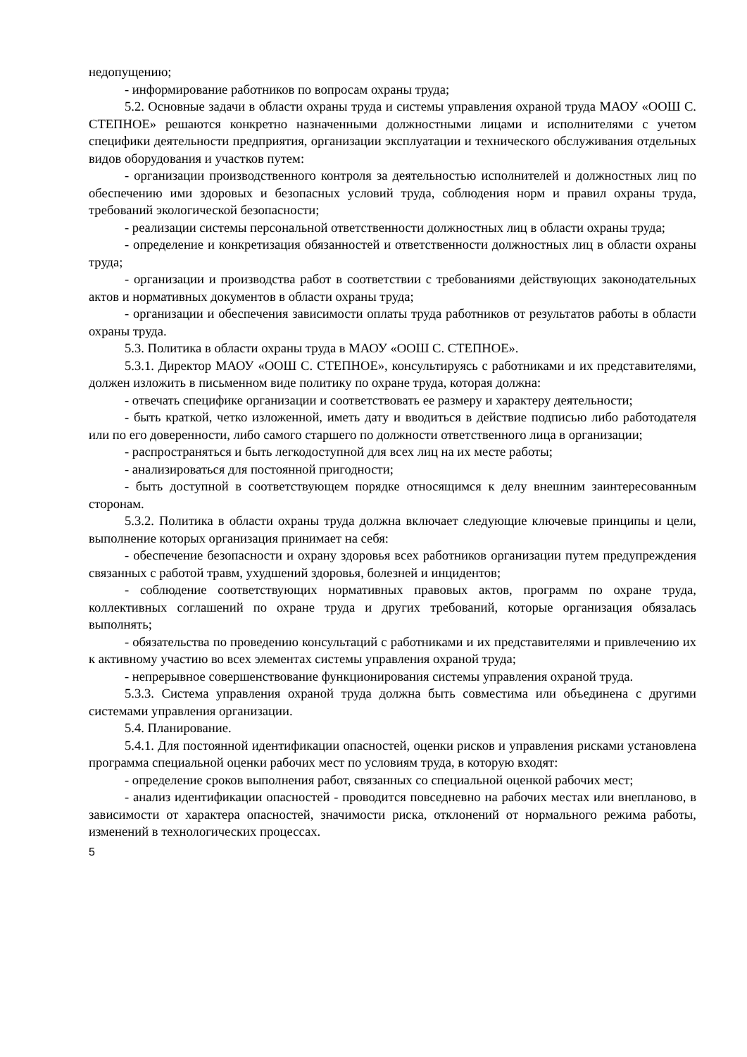недопущению;
- информирование работников по вопросам охраны труда;
5.2. Основные задачи в области охраны труда и системы управления охраной труда МАОУ «ООШ С. СТЕПНОЕ» решаются конкретно назначенными должностными лицами и исполнителями с учетом специфики деятельности предприятия, организации эксплуатации и технического обслуживания отдельных видов оборудования и участков путем:
- организации производственного контроля за деятельностью исполнителей и должностных лиц по обеспечению ими здоровых и безопасных условий труда, соблюдения норм и правил охраны труда, требований экологической безопасности;
- реализации системы персональной ответственности должностных лиц в области охраны труда;
- определение и конкретизация обязанностей и ответственности должностных лиц в области охраны труда;
- организации и производства работ в соответствии с требованиями действующих законодательных актов и нормативных документов в области охраны труда;
- организации и обеспечения зависимости оплаты труда работников от результатов работы в области охраны труда.
5.3. Политика в области охраны труда в МАОУ «ООШ С. СТЕПНОЕ».
5.3.1. Директор МАОУ «ООШ С. СТЕПНОЕ», консультируясь с работниками и их представителями, должен изложить в письменном виде политику по охране труда, которая должна:
- отвечать специфике организации и соответствовать ее размеру и характеру деятельности;
- быть краткой, четко изложенной, иметь дату и вводиться в действие подписью либо работодателя или по его доверенности, либо самого старшего по должности ответственного лица в организации;
- распространяться и быть легкодоступной для всех лиц на их месте работы;
- анализироваться для постоянной пригодности;
- быть доступной в соответствующем порядке относящимся к делу внешним заинтересованным сторонам.
5.3.2. Политика в области охраны труда должна включает следующие ключевые принципы и цели, выполнение которых организация принимает на себя:
- обеспечение безопасности и охрану здоровья всех работников организации путем предупреждения связанных с работой травм, ухудшений здоровья, болезней и инцидентов;
- соблюдение соответствующих нормативных правовых актов, программ по охране труда, коллективных соглашений по охране труда и других требований, которые организация обязалась выполнять;
- обязательства по проведению консультаций с работниками и их представителями и привлечению их к активному участию во всех элементах системы управления охраной труда;
- непрерывное совершенствование функционирования системы управления охраной труда.
5.3.3. Система управления охраной труда должна быть совместима или объединена с другими системами управления организации.
5.4. Планирование.
5.4.1. Для постоянной идентификации опасностей, оценки рисков и управления рисками установлена программа специальной оценки рабочих мест по условиям труда, в которую входят:
- определение сроков выполнения работ, связанных со специальной оценкой рабочих мест;
- анализ идентификации опасностей - проводится повседневно на рабочих местах или внепланово, в зависимости от характера опасностей, значимости риска, отклонений от нормального режима работы, изменений в технологических процессах.
5